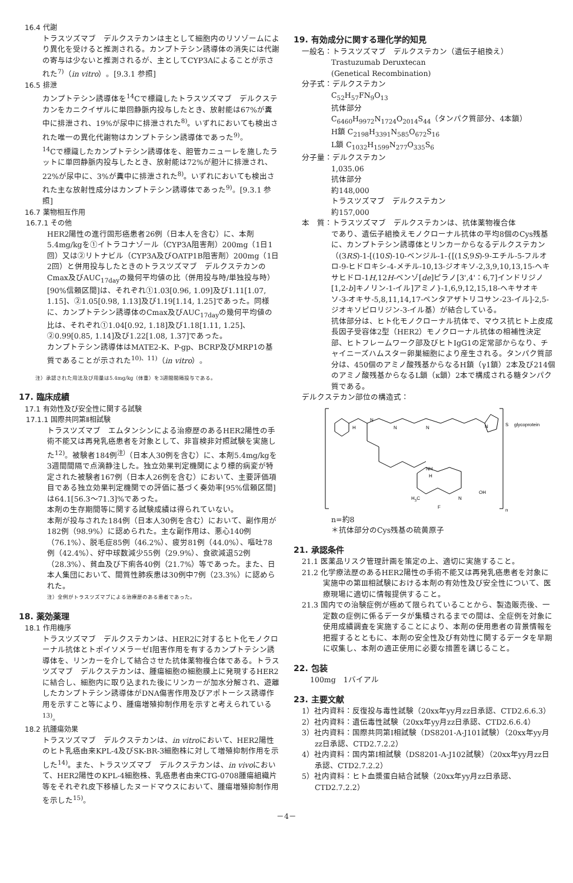16.4 代謝
トラスツズマブ　デルクステカンは主として細胞内のリソゾームにより異化を受けると推測される。カンプトテシン誘導体の消失には代謝の寄与は少ないと推測されるが、主としてCYP3Aによることが示された<sup>7)</sup>（in vitro）。[9.3.1 参照]
16.5 排泄
カンプトテシン誘導体を<sup>14</sup>Cで標識したトラスツズマブ　デルクステカンをカニクイザルに単回静脈内投与したとき、放射能は67%が糞中に排泄され、19%が尿中に排泄された<sup>8)</sup>。いずれにおいても検出された唯一の異化代謝物はカンプトテシン誘導体であった<sup>9)</sup>。
<sup>14</sup>Cで標識したカンプトテシン誘導体を、胆管カニューレを施したラットに単回静脈内投与したとき、放射能は72%が胆汁に排泄され、22%が尿中に、3%が糞中に排泄された<sup>8)</sup>。いずれにおいても検出された主な放射性成分はカンプトテシン誘導体であった<sup>9)</sup>。[9.3.1 参照]
16.7 薬物相互作用
16.7.1 その他
HER2陽性の進行固形癌患者26例（日本人を含む）に、本剤5.4mg/kgを①イトラコナゾール（CYP3A阻害剤）200mg（1日1回）又は②リトナビル（CYP3A及びOATP1B阻害剤）200mg（1日2回）と併用投与したときのトラスツズマブ　デルクステカンのCmax及びAUC<sub>17day</sub>の幾何平均値の比（併用投与時/単独投与時）[90%信頼区間]は、それぞれ①1.03[0.96, 1.09]及び1.11[1.07, 1.15]、②1.05[0.98, 1.13]及び1.19[1.14, 1.25]であった。同様に、カンプトテシン誘導体のCmax及びAUC<sub>17day</sub>の幾何平均値の比は、それぞれ①1.04[0.92, 1.18]及び1.18[1.11, 1.25]、②0.99[0.85, 1.14]及び1.22[1.08, 1.37]であった。
カンプトテシン誘導体はMATE2-K、P-gp、BCRP及びMRP1の基質であることが示された<sup>10)、11)</sup>（in vitro）。
注）承認された用法及び用量は5.4mg/kg（体重）を3週間間隔投与である。
17. 臨床成績
17.1 有効性及び安全性に関する試験
17.1.1 国際共同第Ⅱ相試験
トラスツズマブ　エムタンシンによる治療歴のあるHER2陽性の手術不能又は再発乳癌患者を対象として、非盲検非対照試験を実施した<sup>12)</sup>。被験者184例<sup>注）</sup>（日本人30例を含む）に、本剤5.4mg/kgを3週間間隔で点滴静注した。独立効果判定機関により標的病変が特定された被験者167例（日本人26例を含む）において、主要評価項目である独立効果判定機関での評価に基づく奏効率[95%信頼区間]は64.1[56.3～71.3]%であった。
本剤の生存期間等に関する試験成績は得られていない。
本剤が投与された184例（日本人30例を含む）において、副作用が182例（98.9%）に認められた。主な副作用は、悪心140例（76.1%）、脱毛症85例（46.2%）、疲労81例（44.0%）、嘔吐78例（42.4%）、好中球数減少55例（29.9%）、食欲減退52例（28.3%）、貧血及び下痢各40例（21.7%）等であった。また、日本人集団において、間質性肺疾患は30例中7例（23.3%）に認められた。
注）全例がトラスツズマブによる治療歴のある患者であった。
18. 薬効薬理
18.1 作用機序
トラスツズマブ　デルクステカンは、HER2に対するヒト化モノクローナル抗体とトポイソメラーゼⅠ阻害作用を有するカンプトテシン誘導体を、リンカーを介して結合させた抗体薬物複合体である。トラスツズマブ　デルクステカンは、腫瘍細胞の細胞膜上に発現するHER2に結合し、細胞内に取り込まれた後にリンカーが加水分解され、遊離したカンプトテシン誘導体がDNA傷害作用及びアポトーシス誘導作用を示すこと等により、腫瘍増殖抑制作用を示すと考えられている<sup>13)</sup>。
18.2 抗腫瘍効果
トラスツズマブ　デルクステカンは、in vitroにおいて、HER2陽性のヒト乳癌由来KPL-4及びSK-BR-3細胞株に対して増殖抑制作用を示した<sup>14)</sup>。また、トラスツズマブ　デルクステカンは、in vivoにおいて、HER2陽性のKPL-4細胞株、乳癌患者由来CTG-0708腫瘍組織片等をそれぞれ皮下移植したヌードマウスにおいて、腫瘍増殖抑制作用を示した<sup>15)</sup>。
19. 有効成分に関する理化学的知見
一般名：トラスツズマブ　デルクステカン（遺伝子組換え）
Trastuzumab Deruxtecan
(Genetical Recombination)
分子式：デルクステカン
C<sub>52</sub>H<sub>57</sub>FN<sub>9</sub>O<sub>13</sub>
抗体部分
C<sub>6460</sub>H<sub>9972</sub>N<sub>1724</sub>O<sub>2014</sub>S<sub>44</sub>（タンパク質部分、4本鎖）
H鎖 C<sub>2198</sub>H<sub>3391</sub>N<sub>585</sub>O<sub>672</sub>S<sub>16</sub>
L鎖 C<sub>1032</sub>H<sub>1599</sub>N<sub>277</sub>O<sub>335</sub>S<sub>6</sub>
分子量：デルクステカン
1,035.06
抗体部分
約148,000
トラスツズマブ　デルクステカン
約157,000
本　質：トラスツズマブ　デルクステカンは、抗体薬物複合体
であり、遺伝子組換えモノクローナル抗体の平均8個のCys残基に、カンプトテシン誘導体とリンカーからなるデルクステカン（(3RS)-1-[(10S)-10-ベンジル-1-{[(1S,9S)-9-エチル-5-フルオロ-9-ヒドロキシ-4-メチル-10,13-ジオキソ-2,3,9,10,13,15-ヘキサヒドロ-1H,12H-ベンゾ[de]ピラノ[3',4'：6,7]インドリジノ[1,2-b]キノリン-1-イル]アミノ}-1,6,9,12,15,18-ヘキサオキソ-3-オキサ-5,8,11,14,17-ペンタアザトリコサン-23-イル]-2,5-ジオキソピロリジン-3-イル基）が結合している。
抗体部分は、ヒト化モノクローナル抗体で、マウス抗ヒト上皮成長因子受容体2型（HER2）モノクローナル抗体の相補性決定部、ヒトフレームワーク部及びヒトIgG1の定常部からなり、チャイニーズハムスター卵巣細胞により産生される。タンパク質部分は、450個のアミノ酸残基からなるH鎖（γ1鎖）2本及び214個のアミノ酸残基からなるL鎖（κ鎖）2本で構成される糖タンパク質である。
デルクステカン部位の構造式：
H
N
N
N
N
S
glycoprotein
NH
H
H3C
F
N
OH
n
n=約8
＊抗体部分のCys残基の硫黄原子
21. 承認条件
21.1 医薬品リスク管理計画を策定の上、適切に実施すること。
21.2 化学療法歴のあるHER2陽性の手術不能又は再発乳癌患者を対象に実施中の第Ⅲ相試験における本剤の有効性及び安全性について、医療現場に適切に情報提供すること。
21.3 国内での治験症例が極めて限られていることから、製造販売後、一定数の症例に係るデータが集積されるまでの間は、全症例を対象に使用成績調査を実施することにより、本剤の使用患者の背景情報を把握するとともに、本剤の安全性及び有効性に関するデータを早期に収集し、本剤の適正使用に必要な措置を講じること。
22. 包装
100mg　1バイアル
23. 主要文献
1）社内資料：反復投与毒性試験（20xx年yy月zz日承認、CTD2.6.6.3）
2）社内資料：遺伝毒性試験（20xx年yy月zz日承認、CTD2.6.6.4）
3）社内資料：国際共同第Ⅰ相試験（DS8201-A-J101試験）（20xx年yy月zz日承認、CTD2.7.2.2）
4）社内資料：国内第Ⅰ相試験（DS8201-A-J102試験）（20xx年yy月zz日承認、CTD2.7.2.2）
5）社内資料：ヒト血漿蛋白結合試験（20xx年yy月zz日承認、CTD2.7.2.2）
－4－